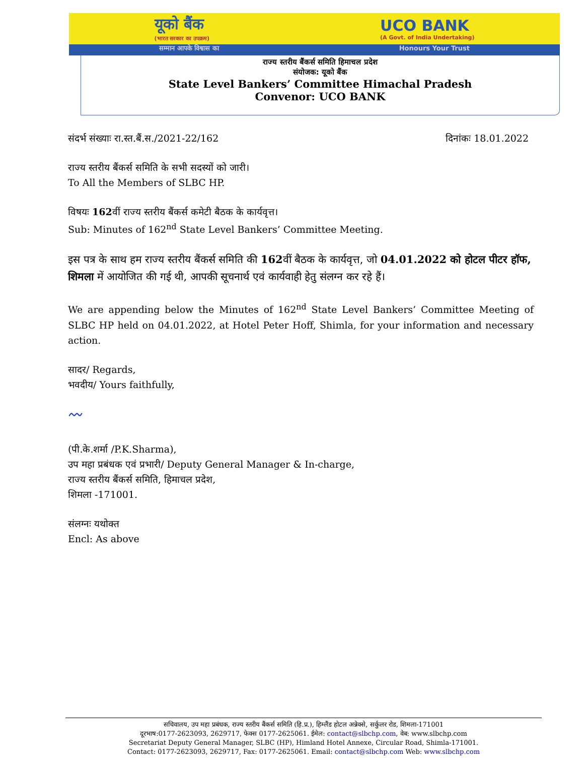यूको बैंक
(भारत सरकार का उपक्रम)
UCO BANK
(A Govt. of India Undertaking)
सम्मान आपके विश्वास का Honours Your Trust
राज्य स्तरीय बैंकर्स समिति हिमाचल प्रदेश
संयोजक: यूको बैंक
State Level Bankers’ Committee Himachal Pradesh
Convenor: UCO BANK
संदर्भ संख्याः रा.स्त.बैं.स./2021-22/162 दिनांकः 18.01.2022
राज्य स्तरीय बैंकर्स समिति के सभी सदस्यों को जारी।
To All the Members of SLBC HP.
विषयः 162वीं राज्य स्तरीय बैंकर्स कमेटी बैठक के कार्यवृत्त।
Sub: Minutes of 162<sup>nd</sup> State Level Bankers’ Committee Meeting.
इस पत्र के साथ हम राज्य स्तरीय बैंकर्स समिति की 162वीं बैठक के कार्यवृत्त, जो 04.01.2022 को होटल पीटर हॉफ, शिमला में आयोजित की गई थी, आपकी सूचनार्थ एवं कार्यवाही हेतु संलग्न कर रहे हैं।
We are appending below the Minutes of 162<sup>nd</sup> State Level Bankers’ Committee Meeting of SLBC HP held on 04.01.2022, at Hotel Peter Hoff, Shimla, for your information and necessary action.
सादर/ Regards,
भवदीय/ Yours faithfully,
〰
(पी.के.शर्मा /P.K.Sharma),
उप महा प्रबंधक एवं प्रभारी/ Deputy General Manager & In-charge,
राज्य स्तरीय बैंकर्स समिति, हिमाचल प्रदेश,
शिमला -171001.
संलग्नः यथोक्त
Encl: As above
सचिवालय, उप महा प्रबंधक, राज्य स्तरीय बैंकर्स समिति (हि.प्र.), हिम्लैंड होटल अन्नेक्से, सर्कुलर रोड, शिमला-171001
दूरभाष:0177-2623093, 2629717, फेक्स 0177-2625061. ईमेल: contact@slbchp.com, वेब: www.slbchp.com
Secretariat Deputy General Manager, SLBC (HP), Himland Hotel Annexe, Circular Road, Shimla-171001.
Contact: 0177-2623093, 2629717, Fax: 0177-2625061. Email: contact@slbchp.com Web: www.slbchp.com